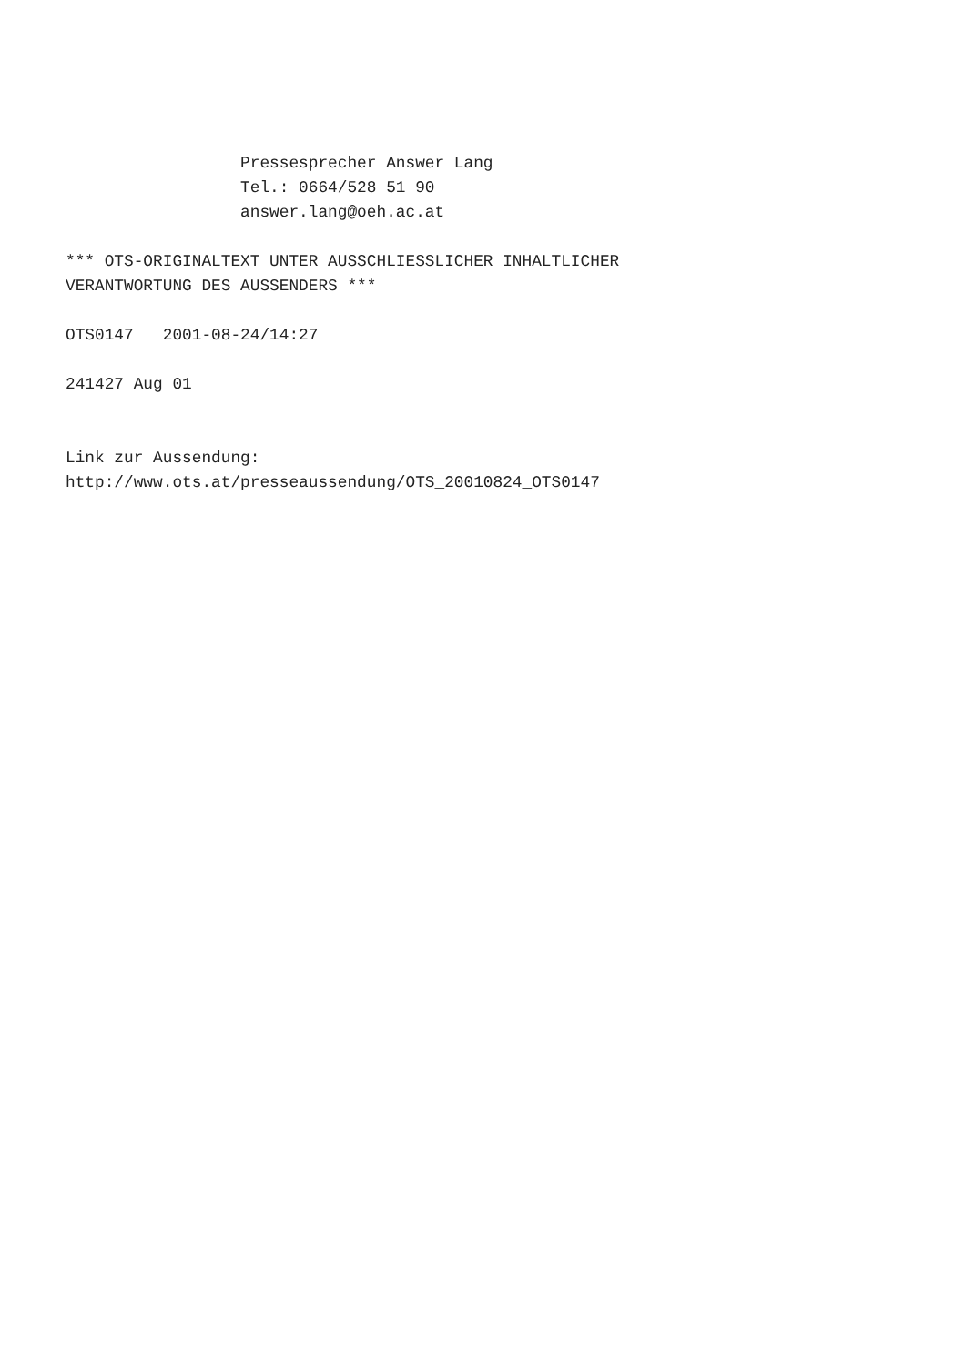Pressesprecher Answer Lang
                  Tel.: 0664/528 51 90
                  answer.lang@oeh.ac.at

*** OTS-ORIGINALTEXT UNTER AUSSCHLIESSLICHER INHALTLICHER
VERANTWORTUNG DES AUSSENDERS ***

OTS0147   2001-08-24/14:27

241427 Aug 01


Link zur Aussendung:
http://www.ots.at/presseaussendung/OTS_20010824_OTS0147